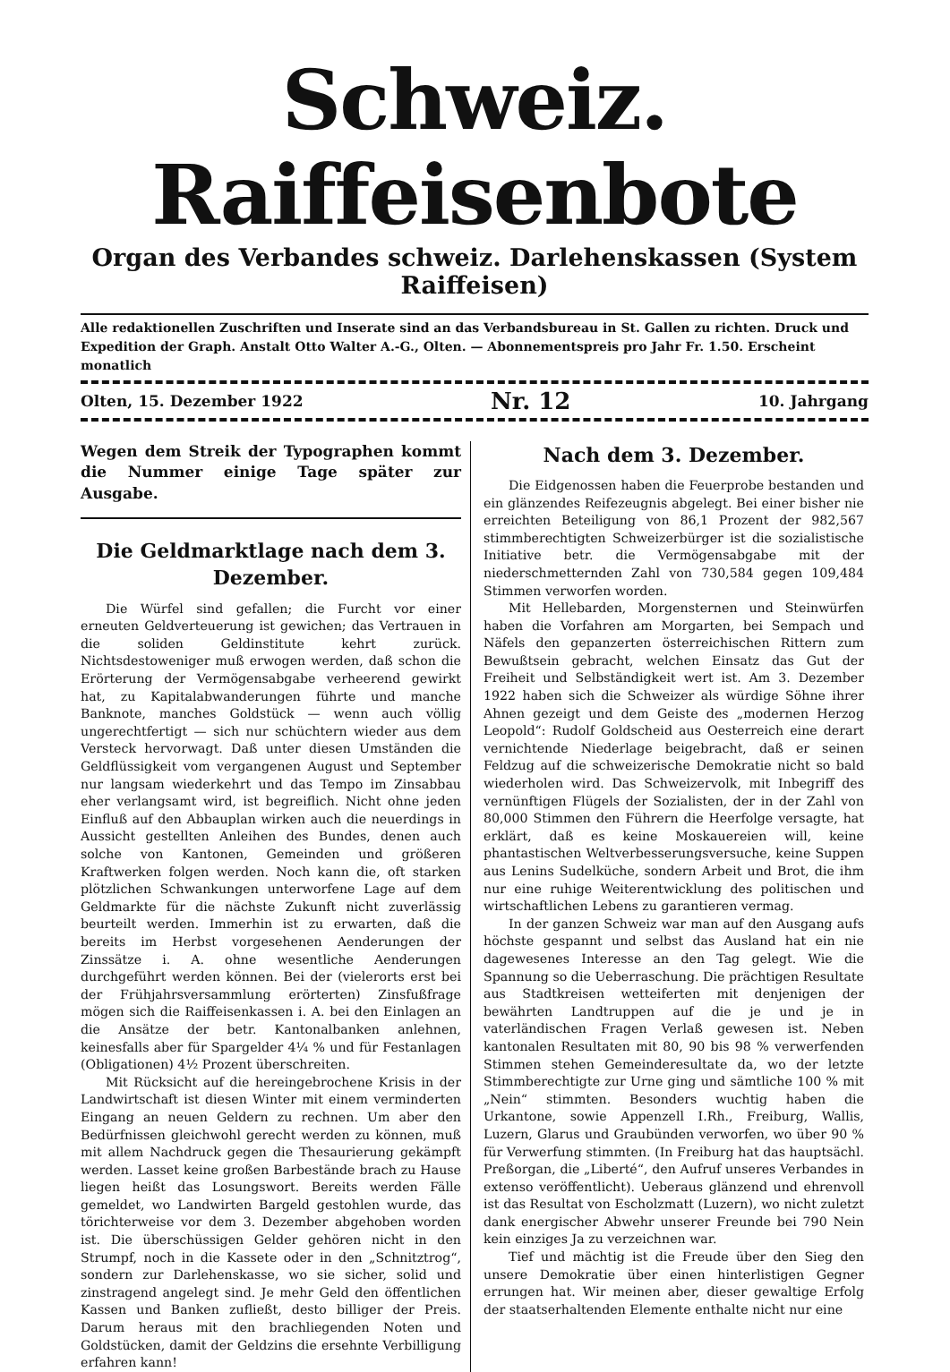Schweiz. Raiffeisenbote
Organ des Verbandes schweiz. Darlehenskassen (System Raiffeisen)
Alle redaktionellen Zuschriften und Inserate sind an das Verbandsbureau in St. Gallen zu richten. Druck und Expedition der Graph. Anstalt Otto Walter A.-G., Olten. — Abonnementspreis pro Jahr Fr. 1.50. Erscheint monatlich
Olten, 15. Dezember 1922 Nr. 12 10. Jahrgang
Wegen dem Streik der Typographen kommt die Nummer einige Tage später zur Ausgabe.
Die Geldmarktlage nach dem 3. Dezember.
Die Würfel sind gefallen; die Furcht vor einer erneuten Geldverteuerung ist gewichen; das Vertrauen in die soliden Geldinstitute kehrt zurück. Nichtsdestoweniger muß erwogen werden, daß schon die Erörterung der Vermögensabgabe verheerend gewirkt hat, zu Kapitalabwanderungen führte und manche Banknote, manches Goldstück — wenn auch völlig ungerechtfertigt — sich nur schüchtern wieder aus dem Versteck hervorwagt. Daß unter diesen Umständen die Geldflüssigkeit vom vergangenen August und September nur langsam wiederkehrt und das Tempo im Zinsabbau eher verlangsamt wird, ist begreiflich. Nicht ohne jeden Einfluß auf den Abbauplan wirken auch die neuerdings in Aussicht gestellten Anleihen des Bundes, denen auch solche von Kantonen, Gemeinden und größeren Kraftwerken folgen werden. Noch kann die, oft starken plötzlichen Schwankungen unterworfene Lage auf dem Geldmarkte für die nächste Zukunft nicht zuverlässig beurteilt werden. Immerhin ist zu erwarten, daß die bereits im Herbst vorgesehenen Aenderungen der Zinssätze i. A. ohne wesentliche Aenderungen durchgeführt werden können. Bei der (vielerorts erst bei der Frühjahrsversammlung erörterten) Zinsfußfrage mögen sich die Raiffeisenkassen i. A. bei den Einlagen an die Ansätze der betr. Kantonalbanken anlehnen, keinesfalls aber für Spargelder 4¼ % und für Festanlagen (Obligationen) 4½ Prozent überschreiten.
Mit Rücksicht auf die hereingebrochene Krisis in der Landwirtschaft ist diesen Winter mit einem verminderten Eingang an neuen Geldern zu rechnen. Um aber den Bedürfnissen gleichwohl gerecht werden zu können, muß mit allem Nachdruck gegen die Thesaurierung gekämpft werden. Lasset keine großen Barbestände brach zu Hause liegen heißt das Losungswort. Bereits werden Fälle gemeldet, wo Landwirten Bargeld gestohlen wurde, das törichterweise vor dem 3. Dezember abgehoben worden ist. Die überschüssigen Gelder gehören nicht in den Strumpf, noch in die Kassete oder in den „Schnitztrog“, sondern zur Darlehenskasse, wo sie sicher, solid und zinstragend angelegt sind. Je mehr Geld den öffentlichen Kassen und Banken zufließt, desto billiger der Preis. Darum heraus mit den brachliegenden Noten und Goldstücken, damit der Geldzins die ersehnte Verbilligung erfahren kann!
Nach dem 3. Dezember.
Die Eidgenossen haben die Feuerprobe bestanden und ein glänzendes Reifezeugnis abgelegt. Bei einer bisher nie erreichten Beteiligung von 86,1 Prozent der 982,567 stimmberechtigten Schweizerbürger ist die sozialistische Initiative betr. die Vermögensabgabe mit der niederschmetternden Zahl von 730,584 gegen 109,484 Stimmen verworfen worden.
Mit Hellebarden, Morgensternen und Steinwürfen haben die Vorfahren am Morgarten, bei Sempach und Näfels den gepanzerten österreichischen Rittern zum Bewußtsein gebracht, welchen Einsatz das Gut der Freiheit und Selbständigkeit wert ist. Am 3. Dezember 1922 haben sich die Schweizer als würdige Söhne ihrer Ahnen gezeigt und dem Geiste des „modernen Herzog Leopold“: Rudolf Goldscheid aus Oesterreich eine derart vernichtende Niederlage beigebracht, daß er seinen Feldzug auf die schweizerische Demokratie nicht so bald wiederholen wird. Das Schweizervolk, mit Inbegriff des vernünftigen Flügels der Sozialisten, der in der Zahl von 80,000 Stimmen den Führern die Heerfolge versagte, hat erklärt, daß es keine Moskauereien will, keine phantastischen Weltverbesserungsversuche, keine Suppen aus Lenins Sudelküche, sondern Arbeit und Brot, die ihm nur eine ruhige Weiterentwicklung des politischen und wirtschaftlichen Lebens zu garantieren vermag.
In der ganzen Schweiz war man auf den Ausgang aufs höchste gespannt und selbst das Ausland hat ein nie dagewesenes Interesse an den Tag gelegt. Wie die Spannung so die Ueberraschung. Die prächtigen Resultate aus Stadtkreisen wetteiferten mit denjenigen der bewährten Landtruppen auf die je und je in vaterländischen Fragen Verlaß gewesen ist. Neben kantonalen Resultaten mit 80, 90 bis 98 % verwerfenden Stimmen stehen Gemeinderesultate da, wo der letzte Stimmberechtigte zur Urne ging und sämtliche 100 % mit „Nein“ stimmten. Besonders wuchtig haben die Urkantone, sowie Appenzell I.Rh., Freiburg, Wallis, Luzern, Glarus und Graubünden verworfen, wo über 90 % für Verwerfung stimmten. (In Freiburg hat das hauptsächl. Preßorgan, die „Liberté“, den Aufruf unseres Verbandes in extenso veröffentlicht). Ueberaus glänzend und ehrenvoll ist das Resultat von Escholzmatt (Luzern), wo nicht zuletzt dank energischer Abwehr unserer Freunde bei 790 Nein kein einziges Ja zu verzeichnen war.
Tief und mächtig ist die Freude über den Sieg den unsere Demokratie über einen hinterlistigen Gegner errungen hat. Wir meinen aber, dieser gewaltige Erfolg der staatserhaltenden Elemente enthalte nicht nur eine